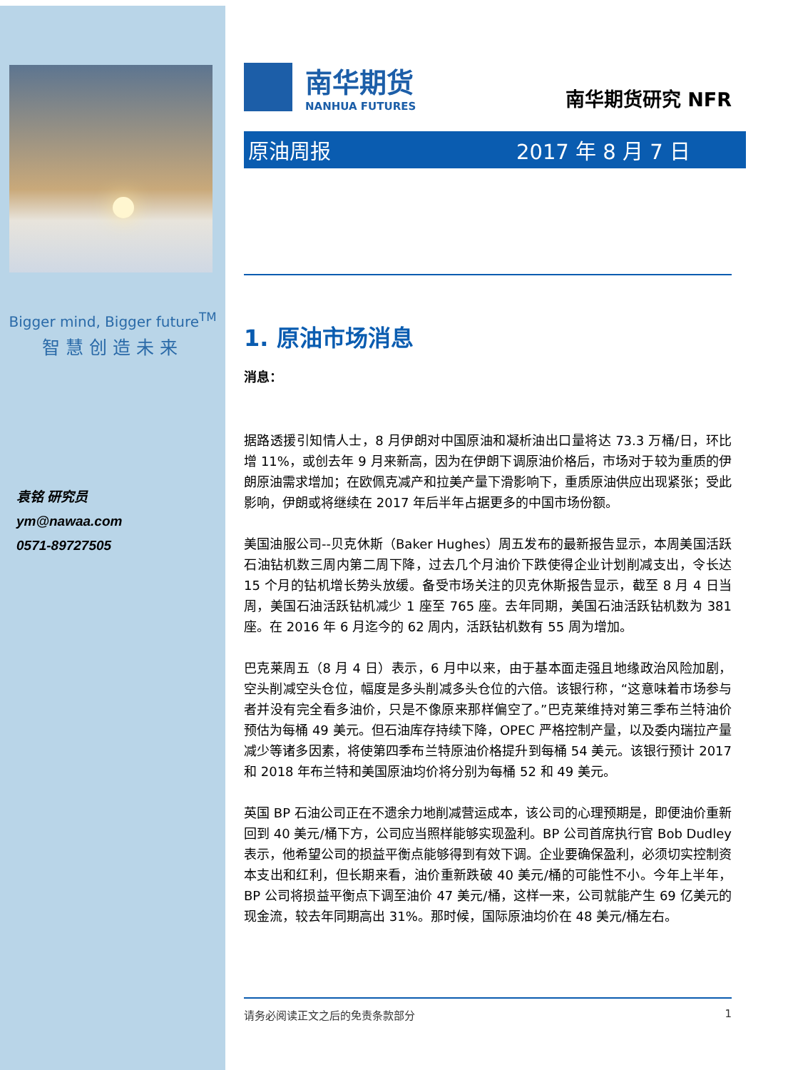Bigger mind, Bigger future<sup>TM</sup>
智慧创造未来
袁铭 研究员
ym@nawaa.com
0571-89727505
南华期货
NANHUA FUTURES
南华期货研究 NFR
原油周报 2017 年 8 月 7 日
1. 原油市场消息
消息：
据路透援引知情人士，8 月伊朗对中国原油和凝析油出口量将达 73.3 万桶/日，环比增 11%，或创去年 9 月来新高，因为在伊朗下调原油价格后，市场对于较为重质的伊朗原油需求增加；在欧佩克减产和拉美产量下滑影响下，重质原油供应出现紧张；受此影响，伊朗或将继续在 2017 年后半年占据更多的中国市场份额。
美国油服公司--贝克休斯（Baker Hughes）周五发布的最新报告显示，本周美国活跃石油钻机数三周内第二周下降，过去几个月油价下跌使得企业计划削减支出，令长达 15 个月的钻机增长势头放缓。备受市场关注的贝克休斯报告显示，截至 8 月 4 日当周，美国石油活跃钻机减少 1 座至 765 座。去年同期，美国石油活跃钻机数为 381 座。在 2016 年 6 月迄今的 62 周内，活跃钻机数有 55 周为增加。
巴克莱周五（8 月 4 日）表示，6 月中以来，由于基本面走强且地缘政治风险加剧，空头削减空头仓位，幅度是多头削减多头仓位的六倍。该银行称，“这意味着市场参与者并没有完全看多油价，只是不像原来那样偏空了。”巴克莱维持对第三季布兰特油价预估为每桶 49 美元。但石油库存持续下降，OPEC 严格控制产量，以及委内瑞拉产量减少等诸多因素，将使第四季布兰特原油价格提升到每桶 54 美元。该银行预计 2017 和 2018 年布兰特和美国原油均价将分别为每桶 52 和 49 美元。
英国 BP 石油公司正在不遗余力地削减营运成本，该公司的心理预期是，即便油价重新回到 40 美元/桶下方，公司应当照样能够实现盈利。BP 公司首席执行官 Bob Dudley 表示，他希望公司的损益平衡点能够得到有效下调。企业要确保盈利，必须切实控制资本支出和红利，但长期来看，油价重新跌破 40 美元/桶的可能性不小。今年上半年，BP 公司将损益平衡点下调至油价 47 美元/桶，这样一来，公司就能产生 69 亿美元的现金流，较去年同期高出 31%。那时候，国际原油均价在 48 美元/桶左右。
请务必阅读正文之后的免责条款部分 1